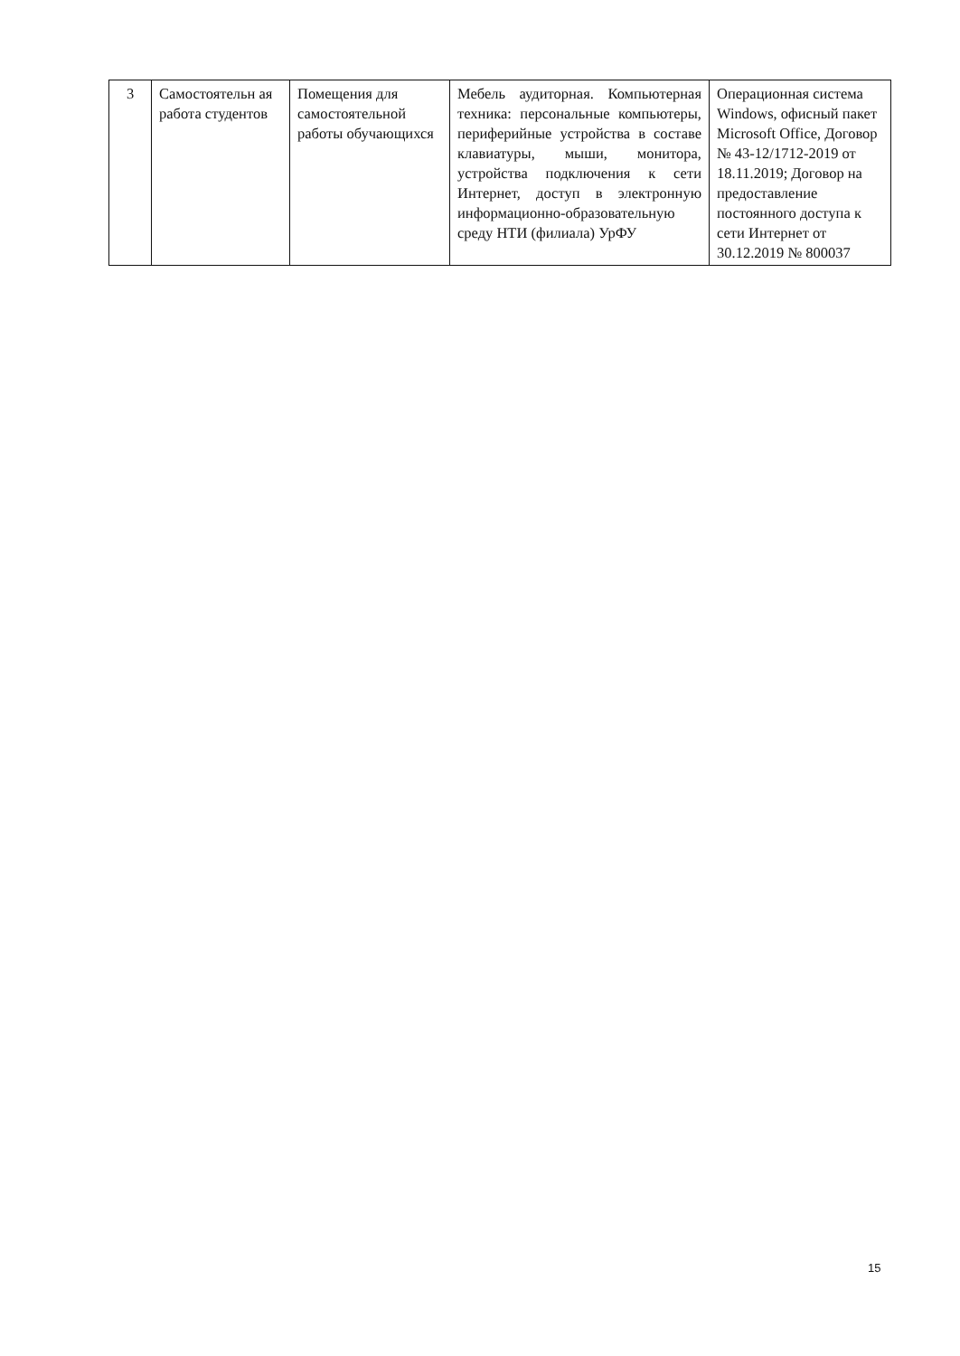| 3 | Самостоятельн ая работа студентов | Помещения для самостоятельной работы обучающихся | Мебель аудиторная. Компьютерная техника: персональные компьютеры, периферийные устройства в составе клавиатуры, мыши, монитора, устройства подключения к сети Интернет, доступ в электронную информационно-образовательную среду НТИ (филиала) УрФУ | Операционная система Windows, офисный пакет Microsoft Office, Договор № 43-12/1712-2019 от 18.11.2019; Договор на предоставление постоянного доступа к сети Интернет от 30.12.2019 № 800037 |
15